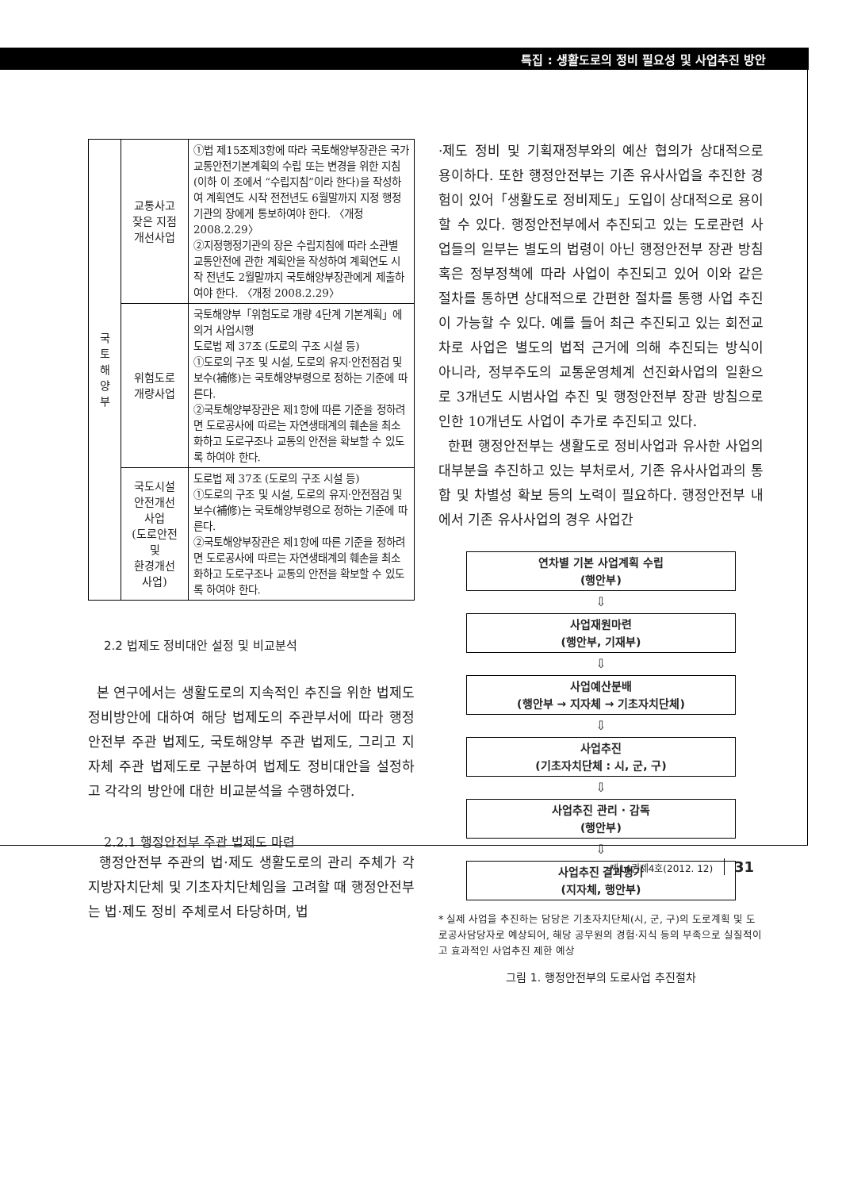특집 : 생활도로의 정비 필요성 및 사업추진 방안
| 국 토 해 양 부 | 교통사고 잦은 지점 개선사업 | ①법 제15조제3항에 따라 국토해양부장관은 국가교통안전기본계획의 수립 또는 변경을 위한 지침(이하 이 조에서 “수립지침”이라 한다)을 작성하여 계획연도 시작 전전년도 6월말까지 지정 행정기관의 장에게 통보하여야 한다. 〈개정 2008.2.29〉 ②지정행정기관의 장은 수립지침에 따라 소관별 교통안전에 관한 계획안을 작성하여 계획연도 시작 전년도 2월말까지 국토해양부장관에게 제출하여야 한다. 〈개정 2008.2.29〉 |
| | 위험도로 개량사업 | 국토해양부「위험도로 개량 4단계 기본계획」에 의거 사업시행 도로법 제 37조 (도로의 구조 시설 등) ①도로의 구조 및 시설, 도로의 유지·안전점검 및 보수(補修)는 국토해양부령으로 정하는 기준에 따른다. ②국토해양부장관은 제1항에 따른 기준을 정하려면 도로공사에 따르는 자연생태계의 훼손을 최소화하고 도로구조나 교통의 안전을 확보할 수 있도록 하여야 한다. |
| | 국도시설 안전개선 사업 (도로안전 및 환경개선 사업) | 도로법 제 37조 (도로의 구조 시설 등) ①도로의 구조 및 시설, 도로의 유지·안전점검 및 보수(補修)는 국토해양부령으로 정하는 기준에 따른다. ②국토해양부장관은 제1항에 따른 기준을 정하려면 도로공사에 따르는 자연생태계의 훼손을 최소화하고 도로구조나 교통의 안전을 확보할 수 있도록 하여야 한다. |
2.2 법제도 정비대안 설정 및 비교분석
본 연구에서는 생활도로의 지속적인 추진을 위한 법제도 정비방안에 대하여 해당 법제도의 주관부서에 따라 행정안전부 주관 법제도, 국토해양부 주관 법제도, 그리고 지자체 주관 법제도로 구분하여 법제도 정비대안을 설정하고 각각의 방안에 대한 비교분석을 수행하였다.
2.2.1 행정안전부 주관 법제도 마련
행정안전부 주관의 법·제도 생활도로의 관리 주체가 각 지방자치단체 및 기초자치단체임을 고려할 때 행정안전부는 법·제도 정비 주체로서 타당하며, 법
·제도 정비 및 기획재정부와의 예산 협의가 상대적으로 용이하다. 또한 행정안전부는 기존 유사사업을 추진한 경험이 있어「생활도로 정비제도」도입이 상대적으로 용이할 수 있다. 행정안전부에서 추진되고 있는 도로관련 사업들의 일부는 별도의 법령이 아닌 행정안전부 장관 방침 혹은 정부정책에 따라 사업이 추진되고 있어 이와 같은 절차를 통하면 상대적으로 간편한 절차를 통행 사업 추진이 가능할 수 있다. 예를 들어 최근 추진되고 있는 회전교차로 사업은 별도의 법적 근거에 의해 추진되는 방식이 아니라, 정부주도의 교통운영체계 선진화사업의 일환으로 3개년도 시범사업 추진 및 행정안전부 장관 방침으로 인한 10개년도 사업이 추가로 추진되고 있다.
한편 행정안전부는 생활도로 정비사업과 유사한 사업의 대부분을 추진하고 있는 부처로서, 기존 유사사업과의 통합 및 차별성 확보 등의 노력이 필요하다. 행정안전부 내에서 기존 유사사업의 경우 사업간
연차별 기본 사업계획 수립
(행안부)
⇩
사업재원마련
(행안부, 기재부)
⇩
사업예산분배
(행안부 → 지자체 → 기초자치단체)
⇩
사업추진
(기초자치단체 : 시, 군, 구)
⇩
사업추진 관리 · 감독
(행안부)
⇩
사업추진 결과평가
(지자체, 행안부)
* 실제 사업을 추진하는 담당은 기초자치단체(시, 군, 구)의 도로계획 및 도로공사담당자로 예상되어, 해당 공무원의 경험·지식 등의 부족으로 실질적이고 효과적인 사업추진 제한 예상
그림 1. 행정안전부의 도로사업 추진절차
제14권제4호(2012. 12) 31